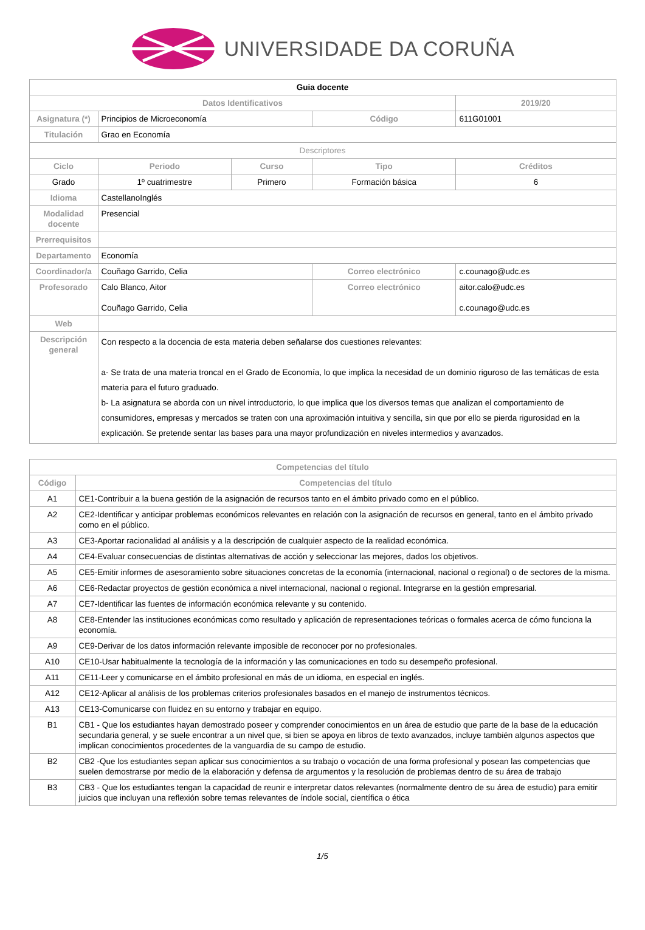UNIVERSIDADE DA CORUÑA
| Guia docente | | | | | |
| Datos Identificativos | | | | | 2019/20 |
| Asignatura (*) | Principios de Microeconomía | | Código | | 611G01001 |
| Titulación | Grao en Economía | | | | |
| Descriptores | | | | | |
| Ciclo | Periodo | Curso | Tipo | | Créditos |
| Grado | 1º cuatrimestre | Primero | Formación básica | | 6 |
| Idioma | CastellanoInglés | | | | |
| Modalidad docente | Presencial | | | | |
| Prerrequisitos | | | | | |
| Departamento | Economía | | | | |
| Coordinador/a | Couñago Garrido, Celia | | Correo electrónico | c.counago@udc.es | |
| Profesorado | Calo Blanco, Aitor Couñago Garrido, Celia | | Correo electrónico | aitor.calo@udc.es c.counago@udc.es | |
| Web | | | | | |
| Descripción general | Con respecto a la docencia de esta materia deben señalarse dos cuestiones relevantes: a- Se trata de una materia troncal en el Grado de Economía, lo que implica la necesidad de un dominio riguroso de las temáticas de esta materia para el futuro graduado. b- La asignatura se aborda con un nivel introductorio, lo que implica que los diversos temas que analizan el comportamiento de consumidores, empresas y mercados se traten con una aproximación intuitiva y sencilla, sin que por ello se pierda rigurosidad en la explicación. Se pretende sentar las bases para una mayor profundización en niveles intermedios y avanzados. | | | | |
| Competencias del título | |
| --- | --- |
| Código | Competencias del título |
| A1 | CE1-Contribuir a la buena gestión de la asignación de recursos tanto en el ámbito privado como en el público. |
| A2 | CE2-Identificar y anticipar problemas económicos relevantes en relación con la asignación de recursos en general, tanto en el ámbito privado como en el público. |
| A3 | CE3-Aportar racionalidad al análisis y a la descripción de cualquier aspecto de la realidad económica. |
| A4 | CE4-Evaluar consecuencias de distintas alternativas de acción y seleccionar las mejores, dados los objetivos. |
| A5 | CE5-Emitir informes de asesoramiento sobre situaciones concretas de la economía (internacional, nacional o regional) o de sectores de la misma. |
| A6 | CE6-Redactar proyectos de gestión económica a nivel internacional, nacional o regional. Integrarse en la gestión empresarial. |
| A7 | CE7-Identificar las fuentes de información económica relevante y su contenido. |
| A8 | CE8-Entender las instituciones económicas como resultado y aplicación de representaciones teóricas o formales acerca de cómo funciona la economía. |
| A9 | CE9-Derivar de los datos información relevante imposible de reconocer por no profesionales. |
| A10 | CE10-Usar habitualmente la tecnología de la información y las comunicaciones en todo su desempeño profesional. |
| A11 | CE11-Leer y comunicarse en el ámbito profesional en más de un idioma, en especial en inglés. |
| A12 | CE12-Aplicar al análisis de los problemas criterios profesionales basados en el manejo de instrumentos técnicos. |
| A13 | CE13-Comunicarse con fluidez en su entorno y trabajar en equipo. |
| B1 | CB1 - Que los estudiantes hayan demostrado poseer y comprender conocimientos en un área de estudio que parte de la base de la educación secundaria general, y se suele encontrar a un nivel que, si bien se apoya en libros de texto avanzados, incluye también algunos aspectos que implican conocimientos procedentes de la vanguardia de su campo de estudio. |
| B2 | CB2 -Que los estudiantes sepan aplicar sus conocimientos a su trabajo o vocación de una forma profesional y posean las competencias que suelen demostrarse por medio de la elaboración y defensa de argumentos y la resolución de problemas dentro de su área de trabajo |
| B3 | CB3 - Que los estudiantes tengan la capacidad de reunir e interpretar datos relevantes (normalmente dentro de su área de estudio) para emitir juicios que incluyan una reflexión sobre temas relevantes de índole social, científica o ética |
1/5